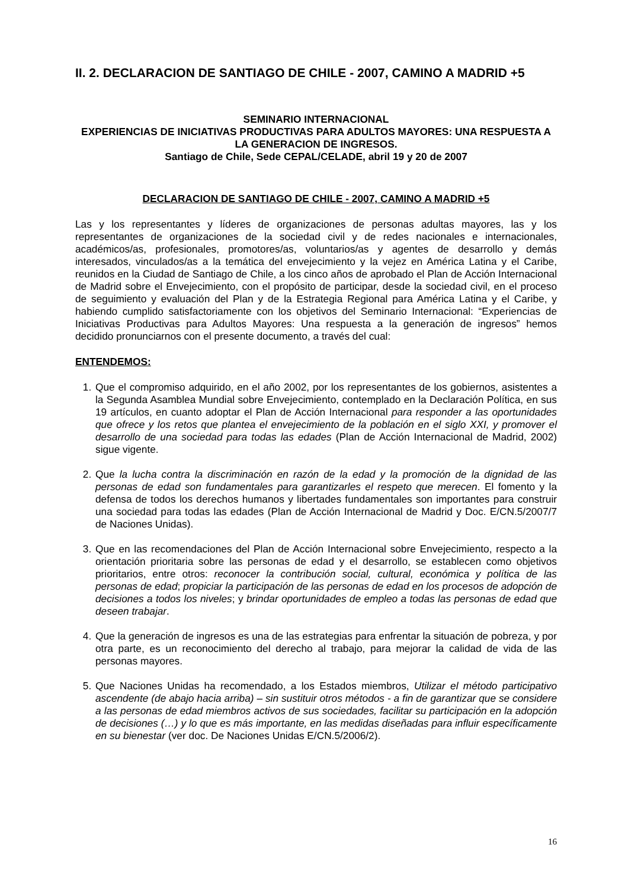II. 2. DECLARACION DE SANTIAGO DE CHILE - 2007, CAMINO A MADRID +5
SEMINARIO INTERNACIONAL
EXPERIENCIAS DE INICIATIVAS PRODUCTIVAS PARA ADULTOS MAYORES: UNA RESPUESTA A LA GENERACION DE INGRESOS.
Santiago de Chile, Sede CEPAL/CELADE, abril 19 y 20 de 2007
DECLARACION DE SANTIAGO DE CHILE - 2007, CAMINO A MADRID +5
Las y los representantes y líderes de organizaciones de personas adultas mayores, las y los representantes de organizaciones de la sociedad civil y de redes nacionales e internacionales, académicos/as, profesionales, promotores/as, voluntarios/as y agentes de desarrollo y demás interesados, vinculados/as a la temática del envejecimiento y la vejez en América Latina y el Caribe, reunidos en la Ciudad de Santiago de Chile, a los cinco años de aprobado el Plan de Acción Internacional de Madrid sobre el Envejecimiento, con el propósito de participar, desde la sociedad civil, en el proceso de seguimiento y evaluación del Plan y de la Estrategia Regional para América Latina y el Caribe, y habiendo cumplido satisfactoriamente con los objetivos del Seminario Internacional: “Experiencias de Iniciativas Productivas para Adultos Mayores: Una respuesta a la generación de ingresos” hemos decidido pronunciarnos con el presente documento, a través del cual:
ENTENDEMOS:
1. Que el compromiso adquirido, en el año 2002, por los representantes de los gobiernos, asistentes a la Segunda Asamblea Mundial sobre Envejecimiento, contemplado en la Declaración Política, en sus 19 artículos, en cuanto adoptar el Plan de Acción Internacional para responder a las oportunidades que ofrece y los retos que plantea el envejecimiento de la población en el siglo XXI, y promover el desarrollo de una sociedad para todas las edades (Plan de Acción Internacional de Madrid, 2002) sigue vigente.
2. Que la lucha contra la discriminación en razón de la edad y la promoción de la dignidad de las personas de edad son fundamentales para garantizarles el respeto que merecen. El fomento y la defensa de todos los derechos humanos y libertades fundamentales son importantes para construir una sociedad para todas las edades (Plan de Acción Internacional de Madrid y Doc. E/CN.5/2007/7 de Naciones Unidas).
3. Que en las recomendaciones del Plan de Acción Internacional sobre Envejecimiento, respecto a la orientación prioritaria sobre las personas de edad y el desarrollo, se establecen como objetivos prioritarios, entre otros: reconocer la contribución social, cultural, económica y política de las personas de edad; propiciar la participación de las personas de edad en los procesos de adopción de decisiones a todos los niveles; y brindar oportunidades de empleo a todas las personas de edad que deseen trabajar.
4. Que la generación de ingresos es una de las estrategias para enfrentar la situación de pobreza, y por otra parte, es un reconocimiento del derecho al trabajo, para mejorar la calidad de vida de las personas mayores.
5. Que Naciones Unidas ha recomendado, a los Estados miembros, Utilizar el método participativo ascendente (de abajo hacia arriba) – sin sustituir otros métodos - a fin de garantizar que se considere a las personas de edad miembros activos de sus sociedades, facilitar su participación en la adopción de decisiones (…) y lo que es más importante, en las medidas diseñadas para influir específicamente en su bienestar (ver doc. De Naciones Unidas E/CN.5/2006/2).
16